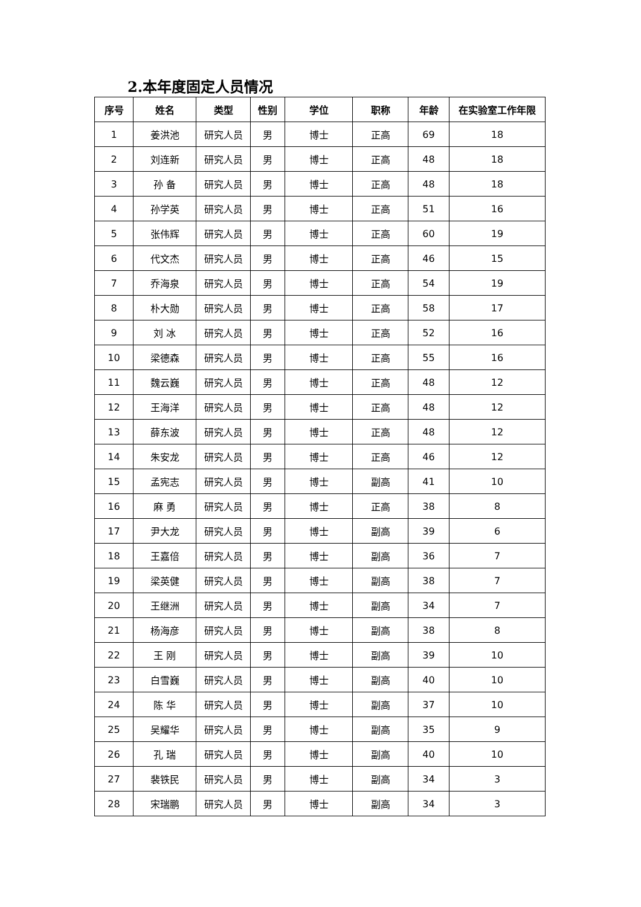2.本年度固定人员情况
| 序号 | 姓名 | 类型 | 性别 | 学位 | 职称 | 年龄 | 在实验室工作年限 |
| --- | --- | --- | --- | --- | --- | --- | --- |
| 1 | 姜洪池 | 研究人员 | 男 | 博士 | 正高 | 69 | 18 |
| 2 | 刘连新 | 研究人员 | 男 | 博士 | 正高 | 48 | 18 |
| 3 | 孙 备 | 研究人员 | 男 | 博士 | 正高 | 48 | 18 |
| 4 | 孙学英 | 研究人员 | 男 | 博士 | 正高 | 51 | 16 |
| 5 | 张伟辉 | 研究人员 | 男 | 博士 | 正高 | 60 | 19 |
| 6 | 代文杰 | 研究人员 | 男 | 博士 | 正高 | 46 | 15 |
| 7 | 乔海泉 | 研究人员 | 男 | 博士 | 正高 | 54 | 19 |
| 8 | 朴大勋 | 研究人员 | 男 | 博士 | 正高 | 58 | 17 |
| 9 | 刘 冰 | 研究人员 | 男 | 博士 | 正高 | 52 | 16 |
| 10 | 梁德森 | 研究人员 | 男 | 博士 | 正高 | 55 | 16 |
| 11 | 魏云巍 | 研究人员 | 男 | 博士 | 正高 | 48 | 12 |
| 12 | 王海洋 | 研究人员 | 男 | 博士 | 正高 | 48 | 12 |
| 13 | 薛东波 | 研究人员 | 男 | 博士 | 正高 | 48 | 12 |
| 14 | 朱安龙 | 研究人员 | 男 | 博士 | 正高 | 46 | 12 |
| 15 | 孟宪志 | 研究人员 | 男 | 博士 | 副高 | 41 | 10 |
| 16 | 麻 勇 | 研究人员 | 男 | 博士 | 正高 | 38 | 8 |
| 17 | 尹大龙 | 研究人员 | 男 | 博士 | 副高 | 39 | 6 |
| 18 | 王嘉倍 | 研究人员 | 男 | 博士 | 副高 | 36 | 7 |
| 19 | 梁英健 | 研究人员 | 男 | 博士 | 副高 | 38 | 7 |
| 20 | 王继洲 | 研究人员 | 男 | 博士 | 副高 | 34 | 7 |
| 21 | 杨海彦 | 研究人员 | 男 | 博士 | 副高 | 38 | 8 |
| 22 | 王 刚 | 研究人员 | 男 | 博士 | 副高 | 39 | 10 |
| 23 | 白雪巍 | 研究人员 | 男 | 博士 | 副高 | 40 | 10 |
| 24 | 陈 华 | 研究人员 | 男 | 博士 | 副高 | 37 | 10 |
| 25 | 吴耀华 | 研究人员 | 男 | 博士 | 副高 | 35 | 9 |
| 26 | 孔 瑞 | 研究人员 | 男 | 博士 | 副高 | 40 | 10 |
| 27 | 裴铁民 | 研究人员 | 男 | 博士 | 副高 | 34 | 3 |
| 28 | 宋瑞鹏 | 研究人员 | 男 | 博士 | 副高 | 34 | 3 |